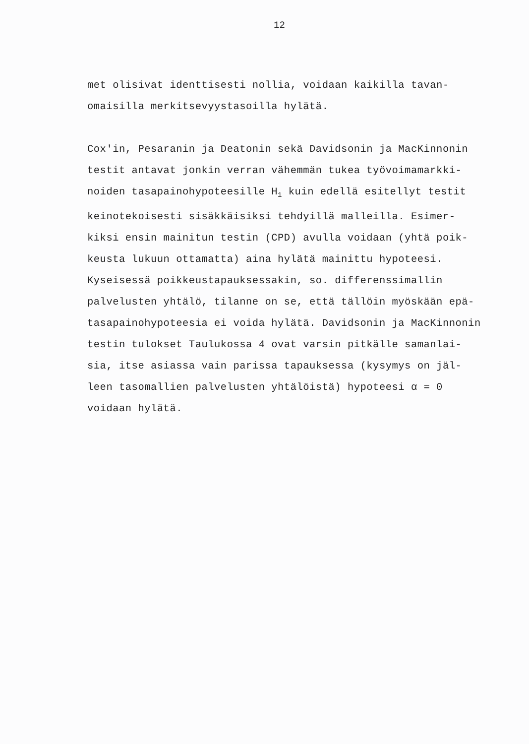12
met olisivat identtisesti nollia, voidaan kaikilla tavan-
omaisilla merkitsevyystasoilla hylätä.
Cox'in, Pesaranin ja Deatonin sekä Davidsonin ja MacKinnonin
testit antavat jonkin verran vähemmän tukea työvoimamarkki-
noiden tasapainohypoteesille H<sub>1</sub> kuin edellä esitellyt testit
keinotekoisesti sisäkkäisiksi tehdyillä malleilla. Esimer-
kiksi ensin mainitun testin (CPD) avulla voidaan (yhtä poik-
keusta lukuun ottamatta) aina hylätä mainittu hypoteesi.
Kyseisessä poikkeustapauksessakin, so. differenssimallin
palvelusten yhtälö, tilanne on se, että tällöin myöskään epä-
tasapainohypoteesia ei voida hylätä. Davidsonin ja MacKinnonin
testin tulokset Taulukossa 4 ovat varsin pitkälle samanlai-
sia, itse asiassa vain parissa tapauksessa (kysymys on jäl-
leen tasomallien palvelusten yhtälöistä) hypoteesi α = 0
voidaan hylätä.